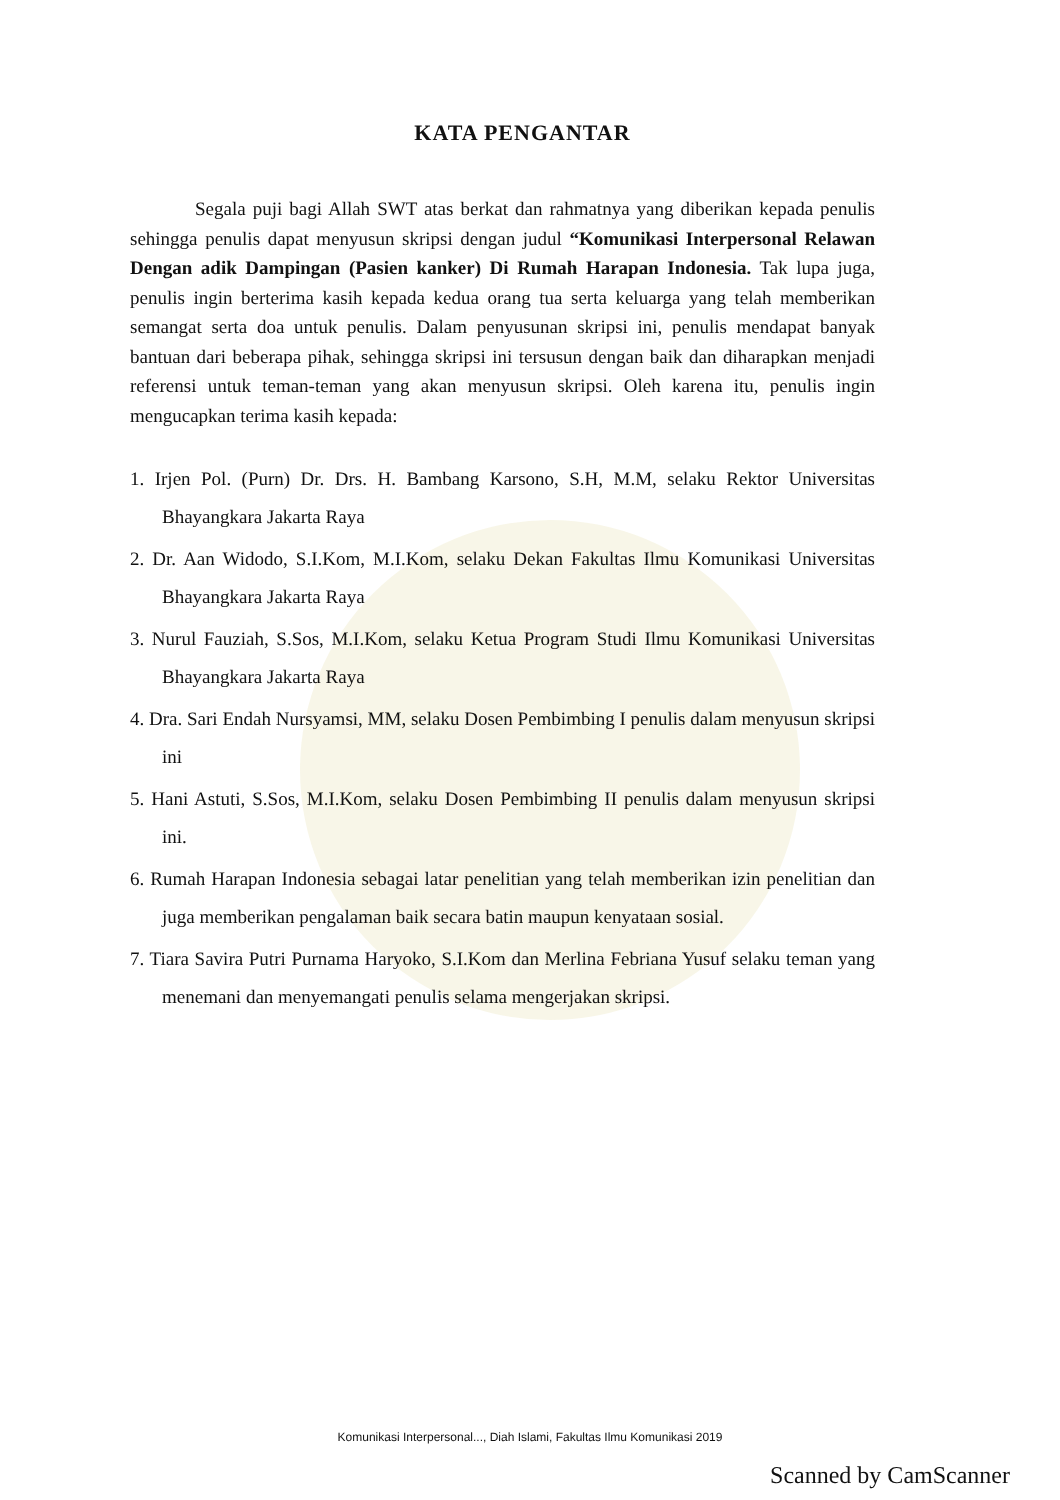KATA PENGANTAR
Segala puji bagi Allah SWT atas berkat dan rahmatnya yang diberikan kepada penulis sehingga penulis dapat menyusun skripsi dengan judul “Komunikasi Interpersonal Relawan Dengan adik Dampingan (Pasien kanker) Di Rumah Harapan Indonesia. Tak lupa juga, penulis ingin berterima kasih kepada kedua orang tua serta keluarga yang telah memberikan semangat serta doa untuk penulis. Dalam penyusunan skripsi ini, penulis mendapat banyak bantuan dari beberapa pihak, sehingga skripsi ini tersusun dengan baik dan diharapkan menjadi referensi untuk teman-teman yang akan menyusun skripsi. Oleh karena itu, penulis ingin mengucapkan terima kasih kepada:
1. Irjen Pol. (Purn) Dr. Drs. H. Bambang Karsono, S.H, M.M, selaku Rektor Universitas Bhayangkara Jakarta Raya
2. Dr. Aan Widodo, S.I.Kom, M.I.Kom, selaku Dekan Fakultas Ilmu Komunikasi Universitas Bhayangkara Jakarta Raya
3. Nurul Fauziah, S.Sos, M.I.Kom, selaku Ketua Program Studi Ilmu Komunikasi Universitas Bhayangkara Jakarta Raya
4. Dra. Sari Endah Nursyamsi, MM, selaku Dosen Pembimbing I penulis dalam menyusun skripsi ini
5. Hani Astuti, S.Sos, M.I.Kom, selaku Dosen Pembimbing II penulis dalam menyusun skripsi ini.
6. Rumah Harapan Indonesia sebagai latar penelitian yang telah memberikan izin penelitian dan juga memberikan pengalaman baik secara batin maupun kenyataan sosial.
7. Tiara Savira Putri Purnama Haryoko, S.I.Kom dan Merlina Febriana Yusuf selaku teman yang menemani dan menyemangati penulis selama mengerjakan skripsi.
Komunikasi Interpersonal..., Diah Islami, Fakultas Ilmu Komunikasi 2019
Scanned by CamScanner